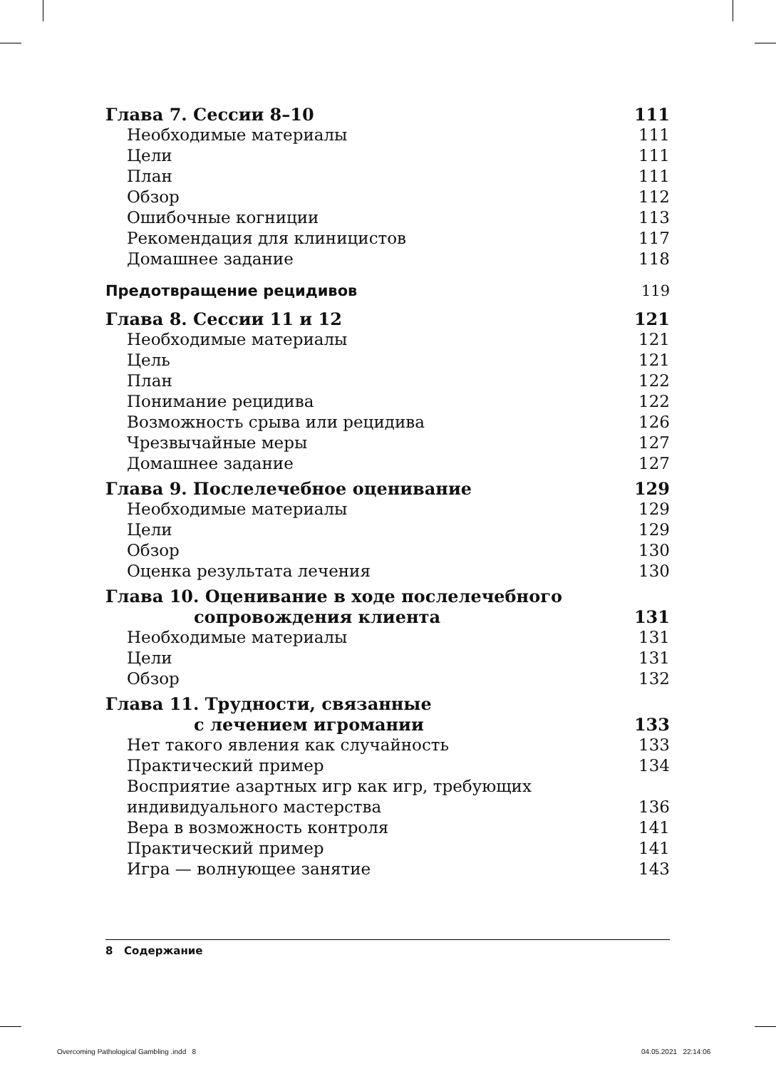Глава 7. Сессии 8–10 111
Необходимые материалы 111
Цели 111
План 111
Обзор 112
Ошибочные когниции 113
Рекомендация для клиницистов 117
Домашнее задание 118
Предотвращение рецидивов 119
Глава 8. Сессии 11 и 12 121
Необходимые материалы 121
Цель 121
План 122
Понимание рецидива 122
Возможность срыва или рецидива 126
Чрезвычайные меры 127
Домашнее задание 127
Глава 9. Послелечебное оценивание 129
Необходимые материалы 129
Цели 129
Обзор 130
Оценка результата лечения 130
Глава 10. Оценивание в ходе послелечебного
сопровождения клиента 131
Необходимые материалы 131
Цели 131
Обзор 132
Глава 11. Трудности, связанные
с лечением игромании 133
Нет такого явления как случайность 133
Практический пример 134
Восприятие азартных игр как игр, требующих
индивидуального мастерства 136
Вера в возможность контроля 141
Практический пример 141
Игра — волнующее занятие 143
8 Содержание
Overcoming Pathological Gambling .indd 8
04.05.2021 22:14:06